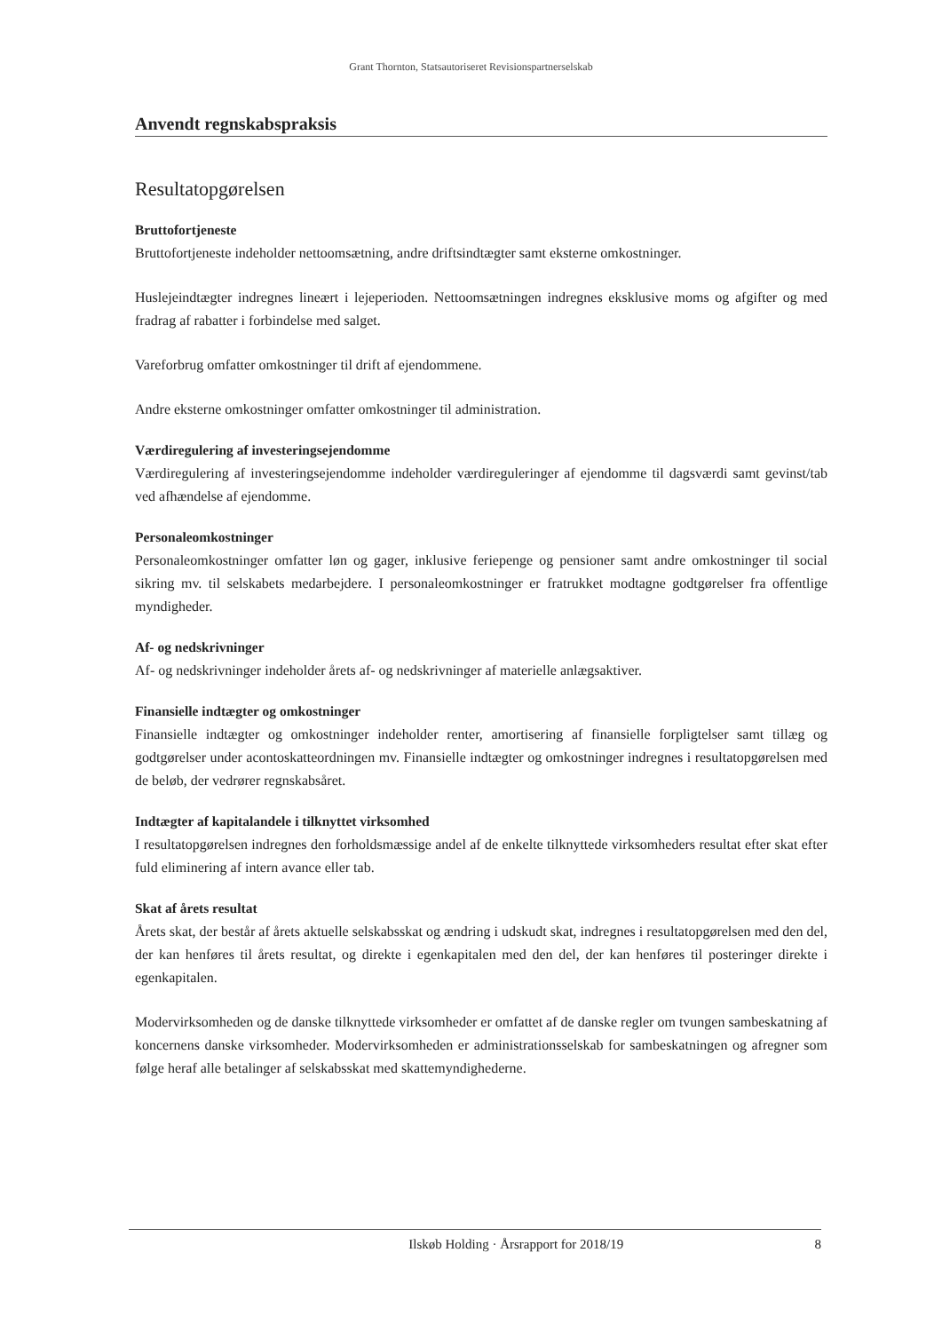Grant Thornton, Statsautoriseret Revisionspartnerselskab
Anvendt regnskabspraksis
Resultatopgørelsen
Bruttofortjeneste
Bruttofortjeneste indeholder nettoomsætning, andre driftsindtægter samt eksterne omkostninger.
Huslejeindtægter indregnes lineært i lejeperioden. Nettoomsætningen indregnes eksklusive moms og afgifter og med fradrag af rabatter i forbindelse med salget.
Vareforbrug omfatter omkostninger til drift af ejendommene.
Andre eksterne omkostninger omfatter omkostninger til administration.
Værdiregulering af investeringsejendomme
Værdiregulering af investeringsejendomme indeholder værdireguleringer af ejendomme til dagsværdi samt gevinst/tab ved afhændelse af ejendomme.
Personaleomkostninger
Personaleomkostninger omfatter løn og gager, inklusive feriepenge og pensioner samt andre omkostninger til social sikring mv. til selskabets medarbejdere. I personaleomkostninger er fratrukket modtagne godtgørelser fra offentlige myndigheder.
Af- og nedskrivninger
Af- og nedskrivninger indeholder årets af- og nedskrivninger af materielle anlægsaktiver.
Finansielle indtægter og omkostninger
Finansielle indtægter og omkostninger indeholder renter, amortisering af finansielle forpligtelser samt tillæg og godtgørelser under acontoskatteordningen mv. Finansielle indtægter og omkostninger indregnes i resultatopgørelsen med de beløb, der vedrører regnskabsåret.
Indtægter af kapitalandele i tilknyttet virksomhed
I resultatopgørelsen indregnes den forholdsmæssige andel af de enkelte tilknyttede virksomheders resultat efter skat efter fuld eliminering af intern avance eller tab.
Skat af årets resultat
Årets skat, der består af årets aktuelle selskabsskat og ændring i udskudt skat, indregnes i resultatopgørelsen med den del, der kan henføres til årets resultat, og direkte i egenkapitalen med den del, der kan henføres til posteringer direkte i egenkapitalen.
Modervirksomheden og de danske tilknyttede virksomheder er omfattet af de danske regler om tvungen sambeskatning af koncernens danske virksomheder. Modervirksomheden er administrationsselskab for sambeskatningen og afregner som følge heraf alle betalinger af selskabsskat med skattemyndighederne.
Ilskøb Holding · Årsrapport for 2018/19 8